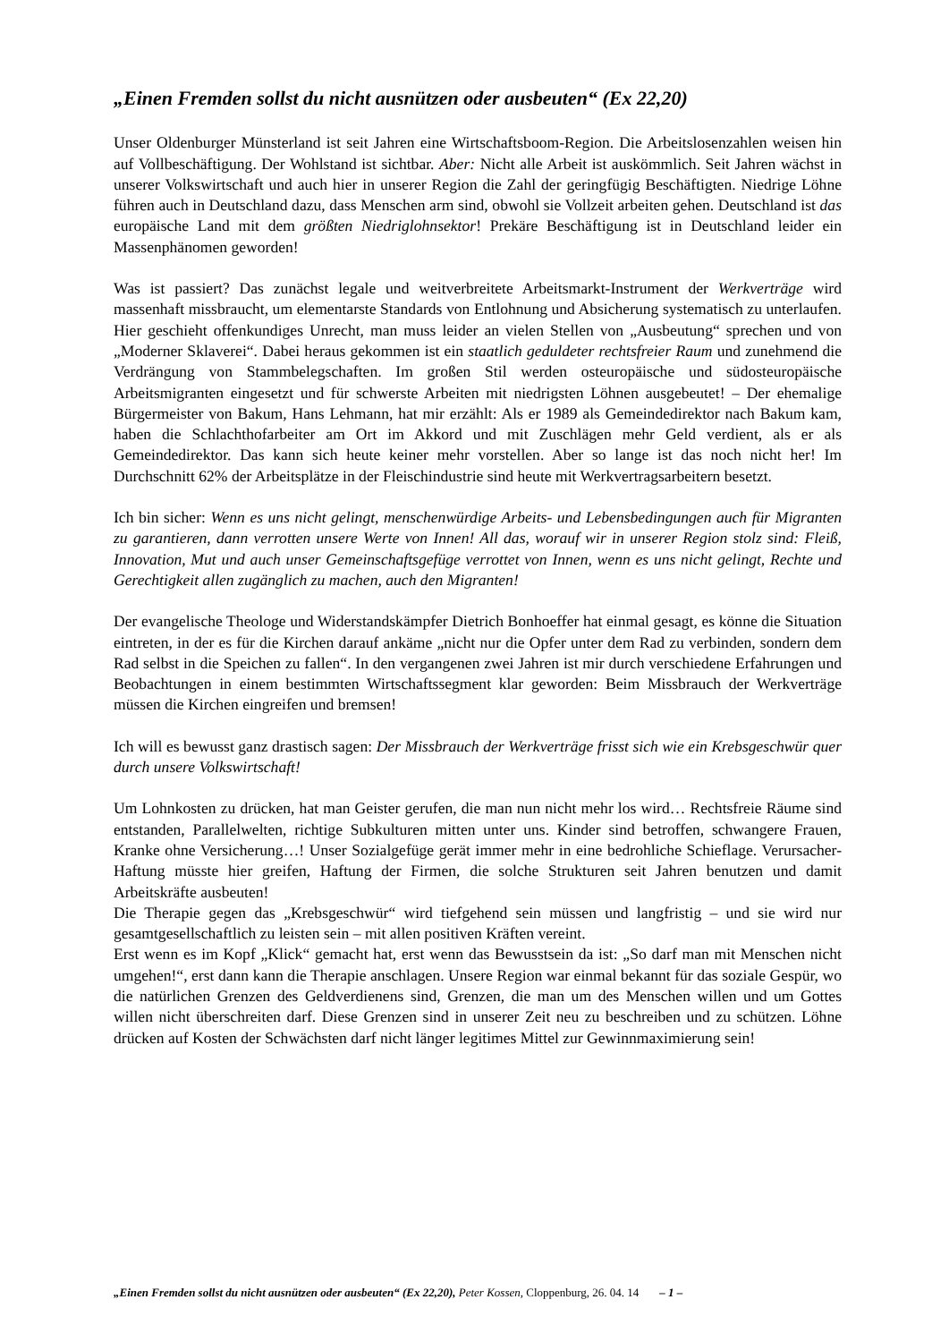„Einen Fremden sollst du nicht ausnützen oder ausbeuten“ (Ex 22,20)
Unser Oldenburger Münsterland ist seit Jahren eine Wirtschaftsboom-Region. Die Arbeitslosenzahlen weisen hin auf Vollbeschäftigung. Der Wohlstand ist sichtbar. Aber: Nicht alle Arbeit ist auskömmlich. Seit Jahren wächst in unserer Volkswirtschaft und auch hier in unserer Region die Zahl der geringfügig Beschäftigten. Niedrige Löhne führen auch in Deutschland dazu, dass Menschen arm sind, obwohl sie Vollzeit arbeiten gehen. Deutschland ist das europäische Land mit dem größten Niedriglohnsektor! Prekäre Beschäftigung ist in Deutschland leider ein Massenphänomen geworden!
Was ist passiert? Das zunächst legale und weitverbreitete Arbeitsmarkt-Instrument der Werkverträge wird massenhaft missbraucht, um elementarste Standards von Entlohnung und Absicherung systematisch zu unterlaufen. Hier geschieht offenkundiges Unrecht, man muss leider an vielen Stellen von „Ausbeutung“ sprechen und von „Moderner Sklaverei“. Dabei heraus gekommen ist ein staatlich geduldeter rechtsfreier Raum und zunehmend die Verdrängung von Stammbelegschaften. Im großen Stil werden osteuropäische und südosteuropäische Arbeitsmigranten eingesetzt und für schwerste Arbeiten mit niedrigsten Löhnen ausgebeutet! – Der ehemalige Bürgermeister von Bakum, Hans Lehmann, hat mir erzählt: Als er 1989 als Gemeindedirektor nach Bakum kam, haben die Schlachthofarbeiter am Ort im Akkord und mit Zuschlägen mehr Geld verdient, als er als Gemeindedirektor. Das kann sich heute keiner mehr vorstellen. Aber so lange ist das noch nicht her! Im Durchschnitt 62% der Arbeitsplätze in der Fleischindustrie sind heute mit Werkvertragsarbeitern besetzt.
Ich bin sicher: Wenn es uns nicht gelingt, menschenwürdige Arbeits- und Lebensbedingungen auch für Migranten zu garantieren, dann verrotten unsere Werte von Innen! All das, worauf wir in unserer Region stolz sind: Fleiß, Innovation, Mut und auch unser Gemeinschaftsgefüge verrottet von Innen, wenn es uns nicht gelingt, Rechte und Gerechtigkeit allen zugänglich zu machen, auch den Migranten!
Der evangelische Theologe und Widerstandskämpfer Dietrich Bonhoeffer hat einmal gesagt, es könne die Situation eintreten, in der es für die Kirchen darauf ankäme „nicht nur die Opfer unter dem Rad zu verbinden, sondern dem Rad selbst in die Speichen zu fallen“. In den vergangenen zwei Jahren ist mir durch verschiedene Erfahrungen und Beobachtungen in einem bestimmten Wirtschaftssegment klar geworden: Beim Missbrauch der Werkverträge müssen die Kirchen eingreifen und bremsen!
Ich will es bewusst ganz drastisch sagen: Der Missbrauch der Werkverträge frisst sich wie ein Krebsgeschwür quer durch unsere Volkswirtschaft!
Um Lohnkosten zu drücken, hat man Geister gerufen, die man nun nicht mehr los wird… Rechtsfreie Räume sind entstanden, Parallelwelten, richtige Subkulturen mitten unter uns. Kinder sind betroffen, schwangere Frauen, Kranke ohne Versicherung…! Unser Sozialgefüge gerät immer mehr in eine bedrohliche Schieflage. Verursacher-Haftung müsste hier greifen, Haftung der Firmen, die solche Strukturen seit Jahren benutzen und damit Arbeitskräfte ausbeuten!
Die Therapie gegen das „Krebsgeschwür“ wird tiefgehend sein müssen und langfristig – und sie wird nur gesamtgesellschaftlich zu leisten sein – mit allen positiven Kräften vereint.
Erst wenn es im Kopf „Klick“ gemacht hat, erst wenn das Bewusstsein da ist: „So darf man mit Menschen nicht umgehen!“, erst dann kann die Therapie anschlagen. Unsere Region war einmal bekannt für das soziale Gespür, wo die natürlichen Grenzen des Geldverdienens sind, Grenzen, die man um des Menschen willen und um Gottes willen nicht überschreiten darf. Diese Grenzen sind in unserer Zeit neu zu beschreiben und zu schützen. Löhne drücken auf Kosten der Schwächsten darf nicht länger legitimes Mittel zur Gewinnmaximierung sein!
„Einen Fremden sollst du nicht ausnützen oder ausbeuten“ (Ex 22,20), Peter Kossen, Cloppenburg, 26. 04. 14 – 1 –